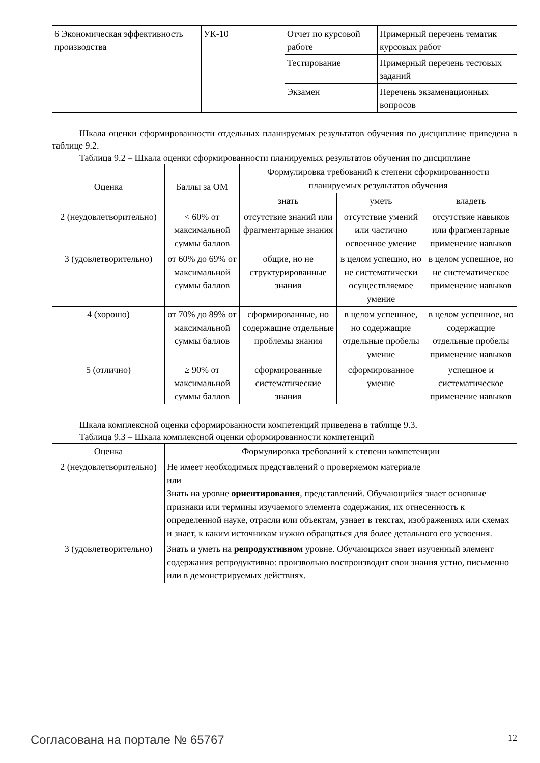| 6 Экономическая эффективность производства | УК-10 | Отчет по курсовой работе | Примерный перечень тематик курсовых работ |
| | | Тестирование | Примерный перечень тестовых заданий |
| | | Экзамен | Перечень экзаменационных вопросов |
Шкала оценки сформированности отдельных планируемых результатов обучения по дисциплине приведена в таблице 9.2.
Таблица 9.2 – Шкала оценки сформированности планируемых результатов обучения по дисциплине
| Оценка | Баллы за ОМ | Формулировка требований к степени сформированности планируемых результатов обучения | | |
| --- | --- | --- | --- | --- |
| | | знать | уметь | владеть |
| 2 (неудовлетворительно) | < 60% от максимальной суммы баллов | отсутствие знаний или фрагментарные знания | отсутствие умений или частично освоенное умение | отсутствие навыков или фрагментарные применение навыков |
| 3 (удовлетворительно) | от 60% до 69% от максимальной суммы баллов | общие, но не структурированные знания | в целом успешно, но не систематически осуществляемое умение | в целом успешное, но не систематическое применение навыков |
| 4 (хорошо) | от 70% до 89% от максимальной суммы баллов | сформированные, но содержащие отдельные проблемы знания | в целом успешное, но содержащие отдельные пробелы умение | в целом успешное, но содержащие отдельные пробелы применение навыков |
| 5 (отлично) | ≥ 90% от максимальной суммы баллов | сформированные систематические знания | сформированное умение | успешное и систематическое применение навыков |
Шкала комплексной оценки сформированности компетенций приведена в таблице 9.3.
Таблица 9.3 – Шкала комплексной оценки сформированности компетенций
| Оценка | Формулировка требований к степени компетенции |
| --- | --- |
| 2 (неудовлетворительно) | Не имеет необходимых представлений о проверяемом материале или Знать на уровне ориентирования , представлений. Обучающийся знает основные признаки или термины изучаемого элемента содержания, их отнесенность к определенной науке, отрасли или объектам, узнает в текстах, изображениях или схемах и знает, к каким источникам нужно обращаться для более детального его усвоения. |
| 3 (удовлетворительно) | Знать и уметь на репродуктивном уровне. Обучающихся знает изученный элемент содержания репродуктивно: произвольно воспроизводит свои знания устно, письменно или в демонстрируемых действиях. |
Согласована на портале № 65767 12